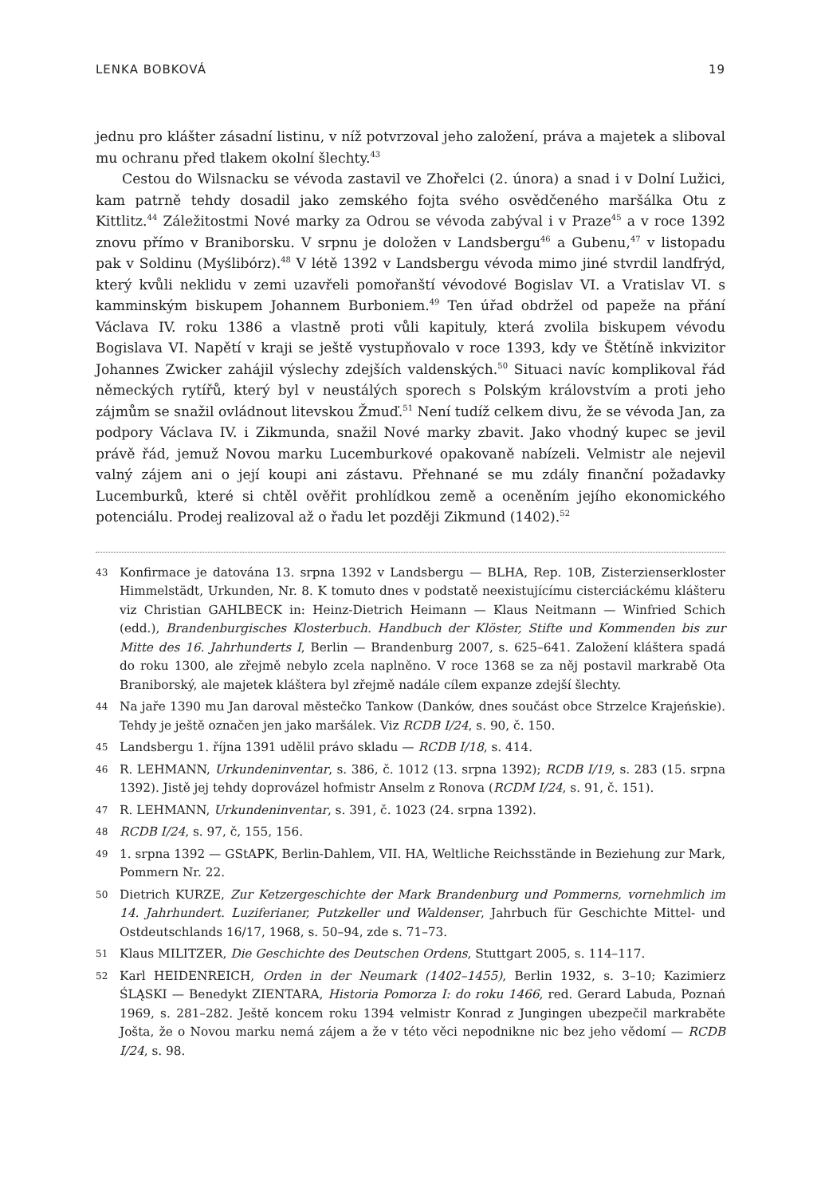LENKA BOBKOVÁ 19
jednu pro klášter zásadní listinu, v níž potvrzoval jeho založení, práva a majetek a sliboval mu ochranu před tlakem okolní šlechty.<sup>43</sup>
Cestou do Wilsnacku se vévoda zastavil ve Zhořelci (2. února) a snad i v Dolní Lužici, kam patrně tehdy dosadil jako zemského fojta svého osvědčeného maršálka Otu z Kittlitz.<sup>44</sup> Záležitostmi Nové marky za Odrou se vévoda zabýval i v Praze<sup>45</sup> a v roce 1392 znovu přímo v Braniborsku. V srpnu je doložen v Landsbergu<sup>46</sup> a Gubenu,<sup>47</sup> v listopadu pak v Soldinu (Myślibórz).<sup>48</sup> V létě 1392 v Landsbergu vévoda mimo jiné stvrdil landfrýd, který kvůli neklidu v zemi uzavřeli pomořanští vévodové Bogislav VI. a Vratislav VI. s kamminským biskupem Johannem Burboniem.<sup>49</sup> Ten úřad obdržel od papeže na přání Václava IV. roku 1386 a vlastně proti vůli kapituly, která zvolila biskupem vévodu Bogislava VI. Napětí v kraji se ještě vystupňovalo v roce 1393, kdy ve Štětíně inkvizitor Johannes Zwicker zahájil výslechy zdejších valdenských.<sup>50</sup> Situaci navíc komplikoval řád německých rytířů, který byl v neustálých sporech s Polským královstvím a proti jeho zájmům se snažil ovládnout litevskou Žmuď.<sup>51</sup> Není tudíž celkem divu, že se vévoda Jan, za podpory Václava IV. i Zikmunda, snažil Nové marky zbavit. Jako vhodný kupec se jevil právě řád, jemuž Novou marku Lucemburkové opakovaně nabízeli. Velmistr ale nejevil valný zájem ani o její koupi ani zástavu. Přehnané se mu zdály finanční požadavky Lucemburků, které si chtěl ověřit prohlídkou země a oceněním jejího ekonomického potenciálu. Prodej realizoval až o řadu let později Zikmund (1402).<sup>52</sup>
43 Konfirmace je datována 13. srpna 1392 v Landsbergu — BLHA, Rep. 10B, Zisterzienserkloster Himmelstädt, Urkunden, Nr. 8. K tomuto dnes v podstatě neexistujícímu cisterciáckému klášteru viz Christian GAHLBECK in: Heinz-Dietrich Heimann — Klaus Neitmann — Winfried Schich (edd.), Brandenburgisches Klosterbuch. Handbuch der Klöster, Stifte und Kommenden bis zur Mitte des 16. Jahrhunderts I, Berlin — Brandenburg 2007, s. 625–641. Založení kláštera spadá do roku 1300, ale zřejmě nebylo zcela naplněno. V roce 1368 se za něj postavil markrabě Ota Braniborský, ale majetek kláštera byl zřejmě nadále cílem expanze zdejší šlechty.
44 Na jaře 1390 mu Jan daroval městečko Tankow (Danków, dnes součást obce Strzelce Krajeńskie). Tehdy je ještě označen jen jako maršálek. Viz RCDB I/24, s. 90, č. 150.
45 Landsbergu 1. října 1391 udělil právo skladu — RCDB I/18, s. 414.
46 R. LEHMANN, Urkundeninventar, s. 386, č. 1012 (13. srpna 1392); RCDB I/19, s. 283 (15. srpna 1392). Jistě jej tehdy doprovázel hofmistr Anselm z Ronova (RCDM I/24, s. 91, č. 151).
47 R. LEHMANN, Urkundeninventar, s. 391, č. 1023 (24. srpna 1392).
48 RCDB I/24, s. 97, č, 155, 156.
49 1. srpna 1392 — GStAPK, Berlin-Dahlem, VII. HA, Weltliche Reichsstände in Beziehung zur Mark, Pommern Nr. 22.
50 Dietrich KURZE, Zur Ketzergeschichte der Mark Brandenburg und Pommerns, vornehmlich im 14. Jahrhundert. Luziferianer, Putzkeller und Waldenser, Jahrbuch für Geschichte Mittel- und Ostdeutschlands 16/17, 1968, s. 50–94, zde s. 71–73.
51 Klaus MILITZER, Die Geschichte des Deutschen Ordens, Stuttgart 2005, s. 114–117.
52 Karl HEIDENREICH, Orden in der Neumark (1402–1455), Berlin 1932, s. 3–10; Kazimierz ŚLĄSKI — Benedykt ZIENTARA, Historia Pomorza I: do roku 1466, red. Gerard Labuda, Poznań 1969, s. 281–282. Ještě koncem roku 1394 velmistr Konrad z Jungingen ubezpečil markraběte Jošta, že o Novou marku nemá zájem a že v této věci nepodnikne nic bez jeho vědomí — RCDB I/24, s. 98.